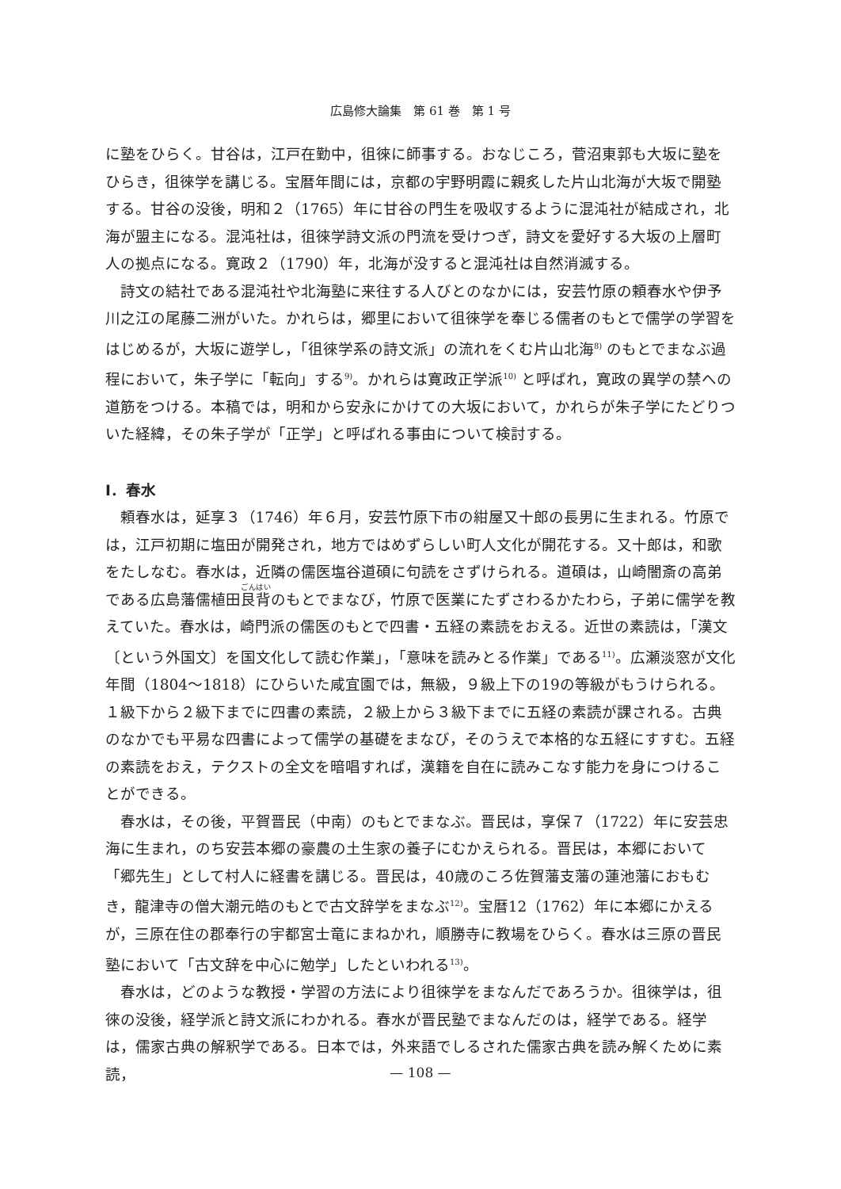広島修大論集　第 61 巻　第 1 号
に塾をひらく。甘谷は，江戸在勤中，徂徠に師事する。おなじころ，菅沼東郭も大坂に塾をひらき，徂徠学を講じる。宝暦年間には，京都の宇野明霞に親炙した片山北海が大坂で開塾する。甘谷の没後，明和２（1765）年に甘谷の門生を吸収するように混沌社が結成され，北海が盟主になる。混沌社は，徂徠学詩文派の門流を受けつぎ，詩文を愛好する大坂の上層町人の拠点になる。寛政２（1790）年，北海が没すると混沌社は自然消滅する。
詩文の結社である混沌社や北海塾に来往する人びとのなかには，安芸竹原の頼春水や伊予川之江の尾藤二洲がいた。かれらは，郷里において徂徠学を奉じる儒者のもとで儒学の学習をはじめるが，大坂に遊学し，「徂徠学系の詩文派」の流れをくむ片山北海<sup>8)</sup> のもとでまなぶ過程において，朱子学に「転向」する<sup>9)</sup>。かれらは寛政正学派<sup>10)</sup> と呼ばれ，寛政の異学の禁への道筋をつける。本稿では，明和から安永にかけての大坂において，かれらが朱子学にたどりついた経緯，その朱子学が「正学」と呼ばれる事由について検討する。
Ⅰ．春水
頼春水は，延享３（1746）年６月，安芸竹原下市の紺屋又十郎の長男に生まれる。竹原では，江戸初期に塩田が開発され，地方ではめずらしい町人文化が開花する。又十郎は，和歌をたしなむ。春水は，近隣の儒医塩谷道碩に句読をさずけられる。道碩は，山崎闇斎の高弟である広島藩儒植田艮背のもとでまなび，竹原で医業にたずさわるかたわら，子弟に儒学を教えていた。春水は，崎門派の儒医のもとで四書・五経の素読をおえる。近世の素読は，「漢文〔という外国文〕を国文化して読む作業」，「意味を読みとる作業」である<sup>11)</sup>。広瀬淡窓が文化年間（1804〜1818）にひらいた咸宜園では，無級，９級上下の19の等級がもうけられる。１級下から２級下までに四書の素読，２級上から３級下までに五経の素読が課される。古典のなかでも平易な四書によって儒学の基礎をまなび，そのうえで本格的な五経にすすむ。五経の素読をおえ，テクストの全文を暗唱すれば，漢籍を自在に読みこなす能力を身につけることができる。
春水は，その後，平賀晋民（中南）のもとでまなぶ。晋民は，享保７（1722）年に安芸忠海に生まれ，のち安芸本郷の豪農の土生家の養子にむかえられる。晋民は，本郷において「郷先生」として村人に経書を講じる。晋民は，40歳のころ佐賀藩支藩の蓮池藩におもむき，龍津寺の僧大潮元皓のもとで古文辞学をまなぶ<sup>12)</sup>。宝暦12（1762）年に本郷にかえるが，三原在住の郡奉行の宇都宮士竜にまねかれ，順勝寺に教場をひらく。春水は三原の晋民塾において「古文辞を中心に勉学」したといわれる<sup>13)</sup>。
春水は，どのような教授・学習の方法により徂徠学をまなんだであろうか。徂徠学は，徂徠の没後，経学派と詩文派にわかれる。春水が晋民塾でまなんだのは，経学である。経学は，儒家古典の解釈学である。日本では，外来語でしるされた儒家古典を読み解くために素読，
— 108 —